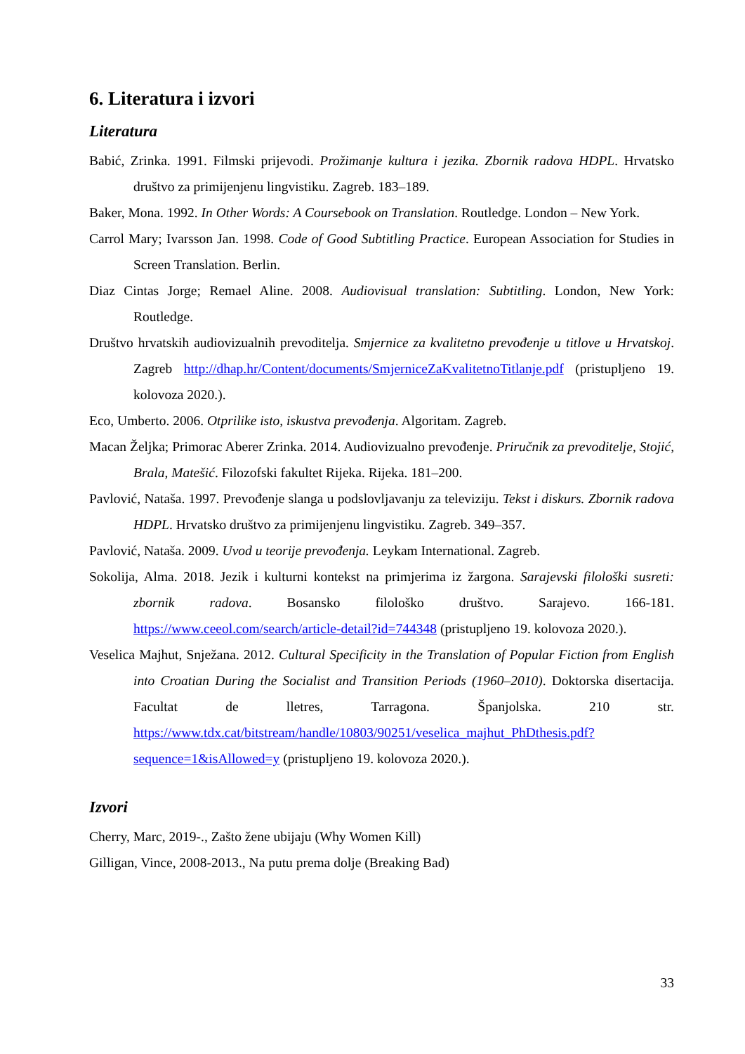6. Literatura i izvori
Literatura
Babić, Zrinka. 1991. Filmski prijevodi. Prožimanje kultura i jezika. Zbornik radova HDPL. Hrvatsko društvo za primijenjenu lingvistiku. Zagreb. 183–189.
Baker, Mona. 1992. In Other Words: A Coursebook on Translation. Routledge. London – New York.
Carrol Mary; Ivarsson Jan. 1998. Code of Good Subtitling Practice. European Association for Studies in Screen Translation. Berlin.
Diaz Cintas Jorge; Remael Aline. 2008. Audiovisual translation: Subtitling. London, New York: Routledge.
Društvo hrvatskih audiovizualnih prevoditelja. Smjernice za kvalitetno prevođenje u titlove u Hrvatskoj. Zagreb http://dhap.hr/Content/documents/SmjerniceZaKvalitetnoTitlanje.pdf (pristupljeno 19. kolovoza 2020.).
Eco, Umberto. 2006. Otprilike isto, iskustva prevođenja. Algoritam. Zagreb.
Macan Željka; Primorac Aberer Zrinka. 2014. Audiovizualno prevođenje. Priručnik za prevoditelje, Stojić, Brala, Matešić. Filozofski fakultet Rijeka. Rijeka. 181–200.
Pavlović, Nataša. 1997. Prevođenje slanga u podslovljavanju za televiziju. Tekst i diskurs. Zbornik radova HDPL. Hrvatsko društvo za primijenjenu lingvistiku. Zagreb. 349–357.
Pavlović, Nataša. 2009. Uvod u teorije prevođenja. Leykam International. Zagreb.
Sokolija, Alma. 2018. Jezik i kulturni kontekst na primjerima iz žargona. Sarajevski filološki susreti: zbornik radova. Bosansko filološko društvo. Sarajevo. 166-181. https://www.ceeol.com/search/article-detail?id=744348 (pristupljeno 19. kolovoza 2020.).
Veselica Majhut, Snježana. 2012. Cultural Specificity in the Translation of Popular Fiction from English into Croatian During the Socialist and Transition Periods (1960–2010). Doktorska disertacija. Facultat de lletres, Tarragona. Španjolska. 210 str. https://www.tdx.cat/bitstream/handle/10803/90251/veselica_majhut_PhDthesis.pdf?sequence=1&isAllowed=y (pristupljeno 19. kolovoza 2020.).
Izvori
Cherry, Marc, 2019-., Zašto žene ubijaju (Why Women Kill)
Gilligan, Vince, 2008-2013., Na putu prema dolje (Breaking Bad)
33